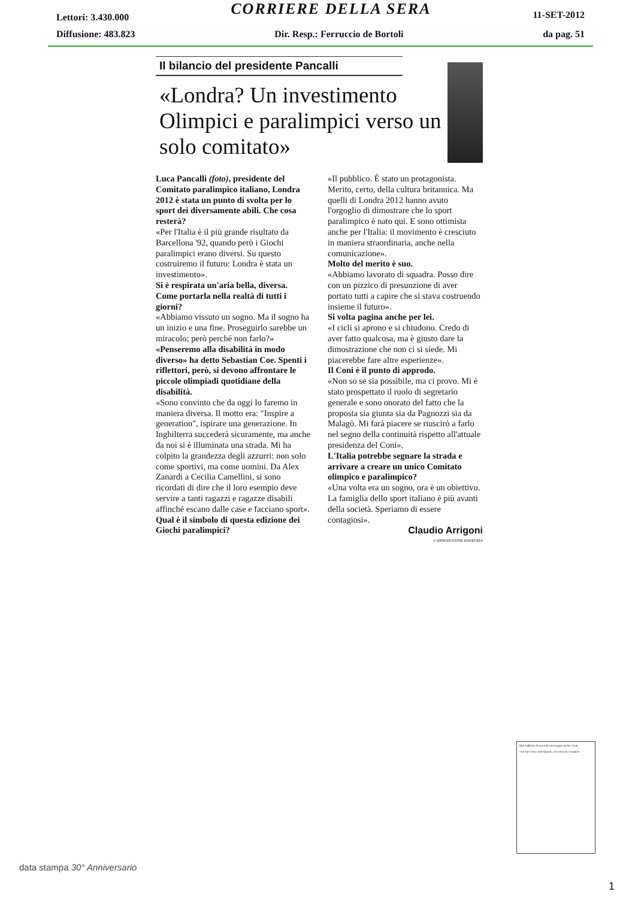Lettori: 3.430.000 CORRIERE DELLA SERA 11-SET-2012
Diffusione: 483.823 Dir. Resp.: Ferruccio de Bortoli da pag. 51
Il bilancio del presidente Pancalli
«Londra? Un investimento Olimpici e paralimpici verso un solo comitato»
Luca Pancalli (foto), presidente del Comitato paralimpico italiano, Londra 2012 è stata un punto di svolta per lo sport dei diversamente abili. Che cosa resterà?
«Per l'Italia è il più grande risultato da Barcellona '92, quando però i Giochi paralimpici erano diversi. Su questo costruiremo il futuro: Londra è stata un investimento».
Si è respirata un'aria bella, diversa. Come portarla nella realtà di tutti i giorni?
«Abbiamo vissuto un sogno. Ma il sogno ha un inizio e una fine. Proseguirlo sarebbe un miracolo; però perché non farlo?»
«Penseremo alla disabilità in modo diverso» ha detto Sebastian Coe. Spenti i riflettori, però, si devono affrontare le piccole olimpiadi quotidiane della disabilità.
«Sono convinto che da oggi lo faremo in maniera diversa. Il motto era: "Inspire a generation", ispirare una generazione. In Inghilterra succederà sicuramente, ma anche da noi si è illuminata una strada. Mi ha colpito la grandezza degli azzurri: non solo come sportivi, ma come uomini. Da Alex Zanardi a Cecilia Camellini, si sono ricordati di dire che il loro esempio deve servire a tanti ragazzi e ragazze disabili affinché escano dalle case e facciano sport».
Qual è il simbolo di questa edizione dei Giochi paralimpici?
«Il pubblico. È stato un protagonista. Merito, certo, della cultura britannica. Ma quelli di Londra 2012 hanno avuto l'orgoglio di dimostrare che lo sport paralimpico è nato qui. E sono ottimista anche per l'Italia: il movimento è cresciuto in maniera straordinaria, anche nella comunicazione».
Molto del merito è suo.
«Abbiamo lavorato di squadra. Posso dire con un pizzico di presunzione di aver portato tutti a capire che si stava costruendo insieme il futuro».
Si volta pagina anche per lei.
«I cicli si aprono e si chiudono. Credo di aver fatto qualcosa, ma è giusto dare la dimostrazione che non ci si siede. Mi piacerebbe fare altre esperienze».
Il Coni è il punto di approdo.
«Non so se sia possibile, ma ci provo. Mi è stato prospettato il ruolo di segretario generale e sono onorato del fatto che la proposta sia giunta sia da Pagnozzi sia da Malagò. Mi farà piacere se riuscirò a farlo nel segno della continuità rispetto all'attuale presidenza del Coni».
L'Italia potrebbe segnare la strada e arrivare a creare un unico Comitato olimpico e paralimpico?
«Una volta era un sogno, ora è un obiettivo. La famiglia dello sport italiano è più avanti della società. Speriamo di essere contagiosi».
Claudio Arrigoni
© RIPRODUZIONE RISERVATA
Bari fabbrica di tarocchi Interrogato anche Conte
«Un successo coinvolgente, ora sono un esempio»
data stampa 30° Anniversario
1